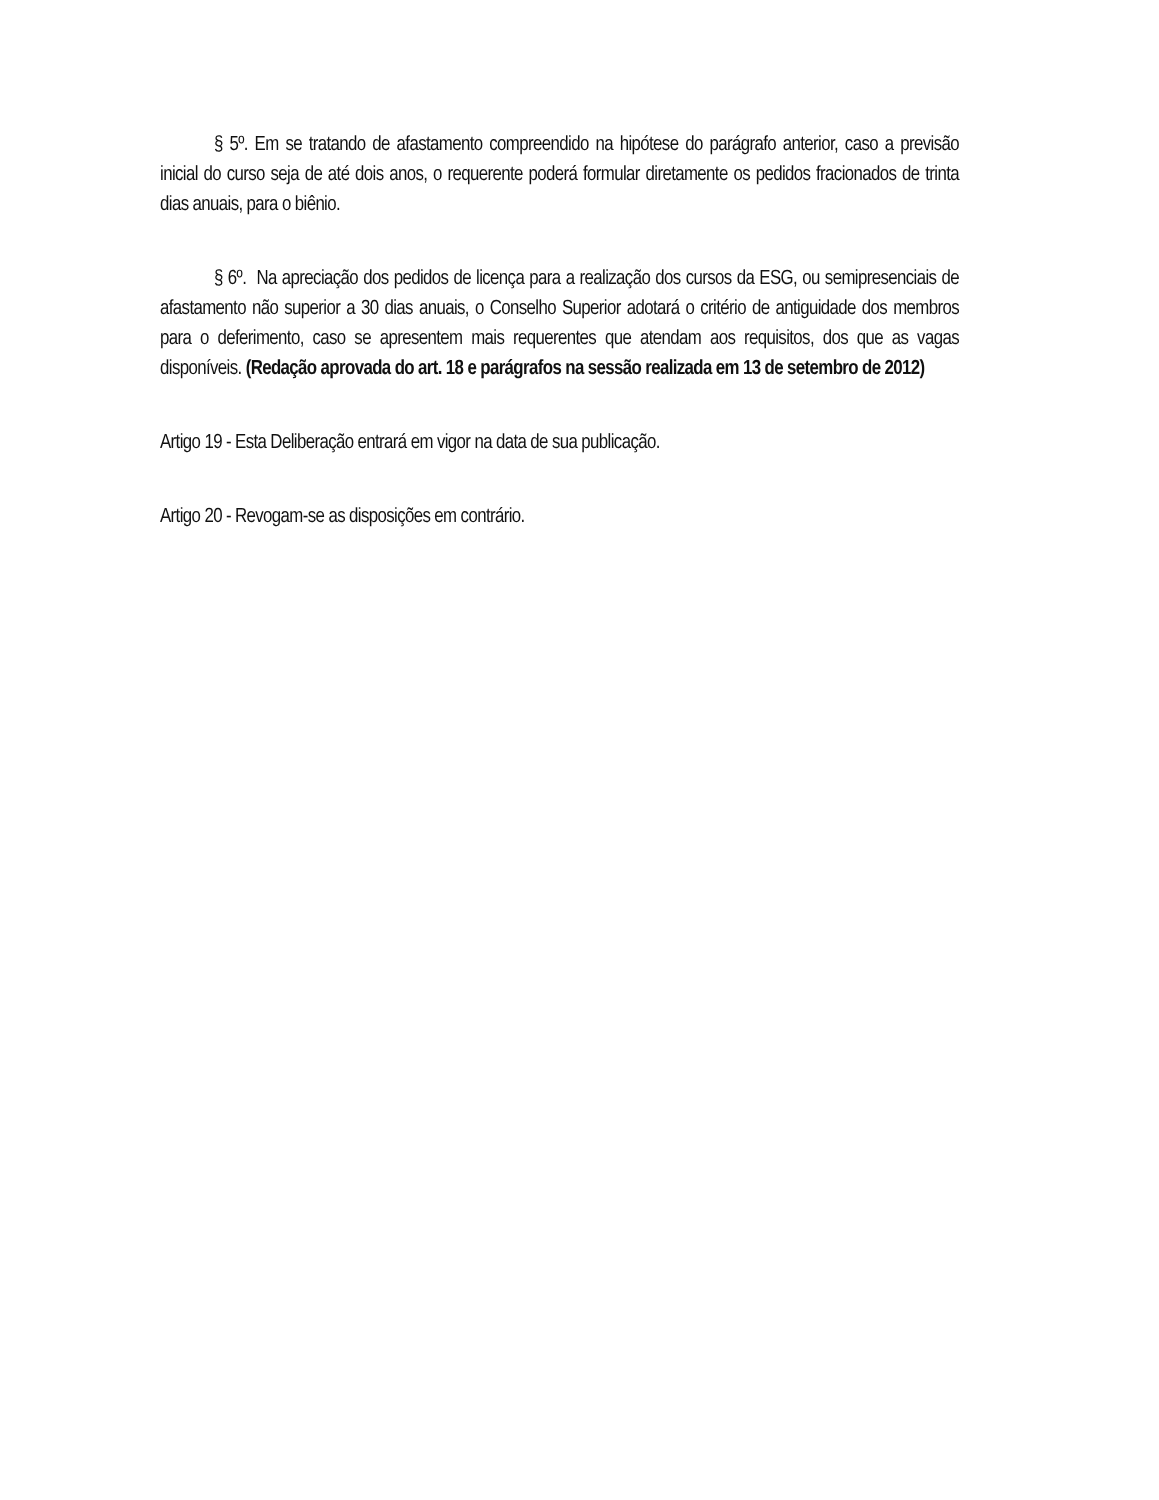§ 5º. Em se tratando de afastamento compreendido na hipótese do parágrafo anterior, caso a previsão inicial do curso seja de até dois anos, o requerente poderá formular diretamente os pedidos fracionados de trinta dias anuais, para o biênio.
§ 6º. Na apreciação dos pedidos de licença para a realização dos cursos da ESG, ou semipresenciais de afastamento não superior a 30 dias anuais, o Conselho Superior adotará o critério de antiguidade dos membros para o deferimento, caso se apresentem mais requerentes que atendam aos requisitos, dos que as vagas disponíveis. (Redação aprovada do art. 18 e parágrafos na sessão realizada em 13 de setembro de 2012)
Artigo 19 - Esta Deliberação entrará em vigor na data de sua publicação.
Artigo 20 - Revogam-se as disposições em contrário.